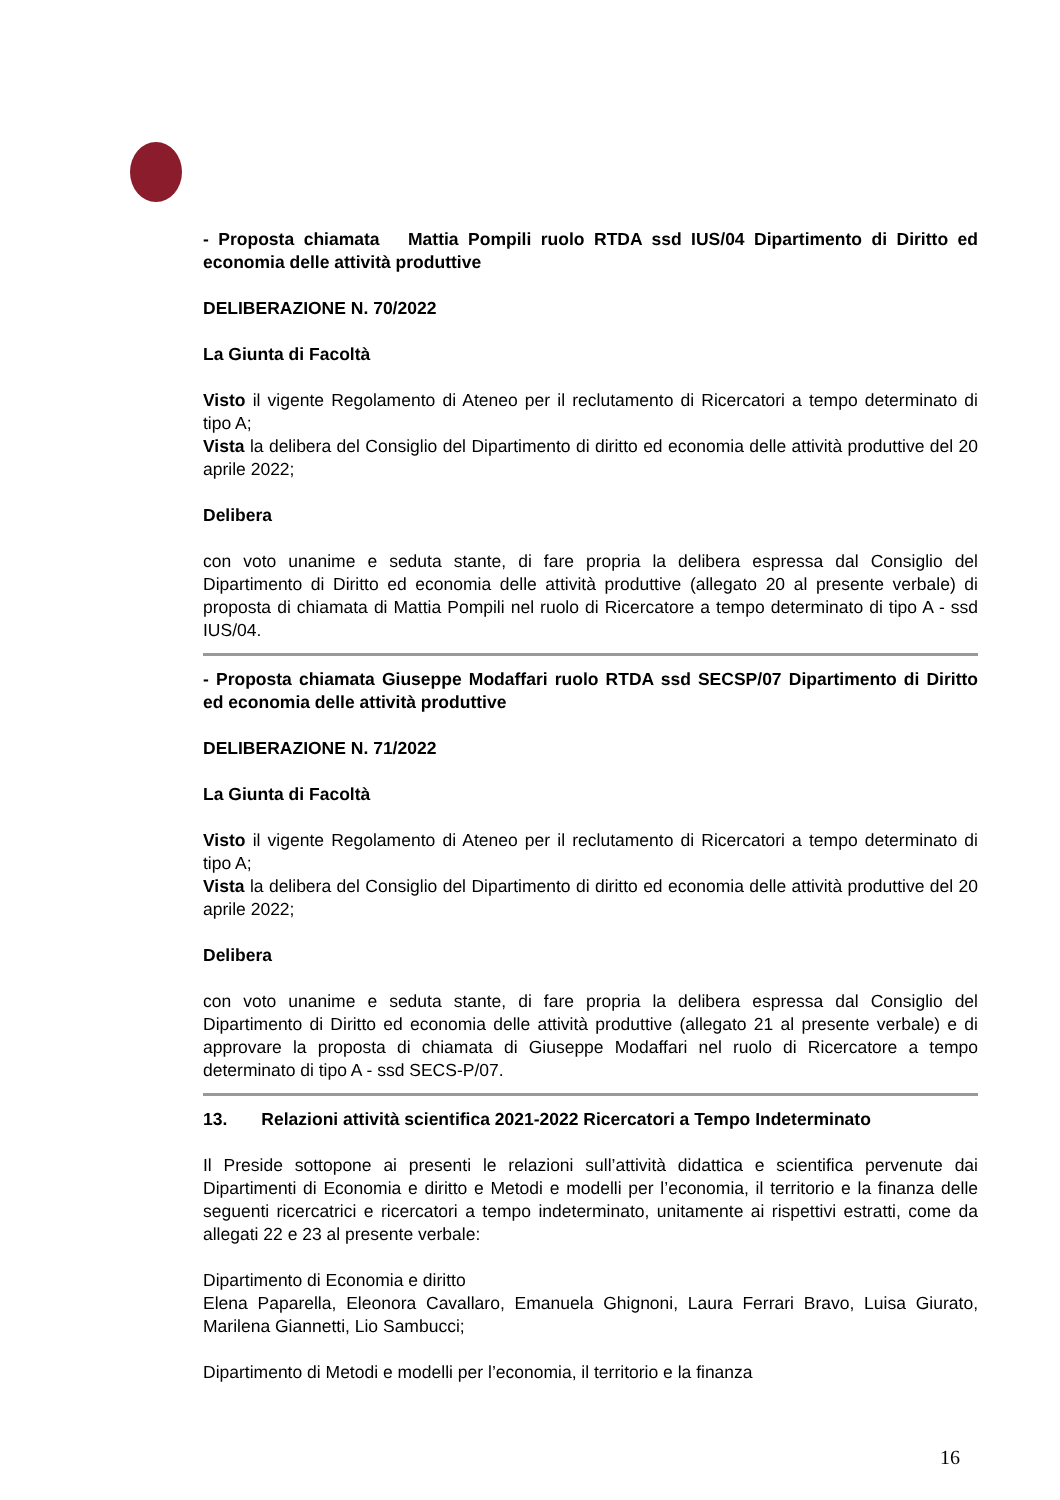- Proposta chiamata Mattia Pompili ruolo RTDA ssd IUS/04 Dipartimento di Diritto ed economia delle attività produttive
DELIBERAZIONE N. 70/2022
La Giunta di Facoltà
Visto il vigente Regolamento di Ateneo per il reclutamento di Ricercatori a tempo determinato di tipo A;
Vista la delibera del Consiglio del Dipartimento di diritto ed economia delle attività produttive del 20 aprile 2022;
Delibera
con voto unanime e seduta stante, di fare propria la delibera espressa dal Consiglio del Dipartimento di Diritto ed economia delle attività produttive (allegato 20 al presente verbale) di proposta di chiamata di Mattia Pompili nel ruolo di Ricercatore a tempo determinato di tipo A - ssd IUS/04.
- Proposta chiamata Giuseppe Modaffari ruolo RTDA ssd SECSP/07 Dipartimento di Diritto ed economia delle attività produttive
DELIBERAZIONE N. 71/2022
La Giunta di Facoltà
Visto il vigente Regolamento di Ateneo per il reclutamento di Ricercatori a tempo determinato di tipo A;
Vista la delibera del Consiglio del Dipartimento di diritto ed economia delle attività produttive del 20 aprile 2022;
Delibera
con voto unanime e seduta stante, di fare propria la delibera espressa dal Consiglio del Dipartimento di Diritto ed economia delle attività produttive (allegato 21 al presente verbale) e di approvare la proposta di chiamata di Giuseppe Modaffari nel ruolo di Ricercatore a tempo determinato di tipo A - ssd SECS-P/07.
13. Relazioni attività scientifica 2021-2022 Ricercatori a Tempo Indeterminato
Il Preside sottopone ai presenti le relazioni sull’attività didattica e scientifica pervenute dai Dipartimenti di Economia e diritto e Metodi e modelli per l’economia, il territorio e la finanza delle seguenti ricercatrici e ricercatori a tempo indeterminato, unitamente ai rispettivi estratti, come da allegati 22 e 23 al presente verbale:
Dipartimento di Economia e diritto
Elena Paparella, Eleonora Cavallaro, Emanuela Ghignoni, Laura Ferrari Bravo, Luisa Giurato, Marilena Giannetti, Lio Sambucci;
Dipartimento di Metodi e modelli per l’economia, il territorio e la finanza
16